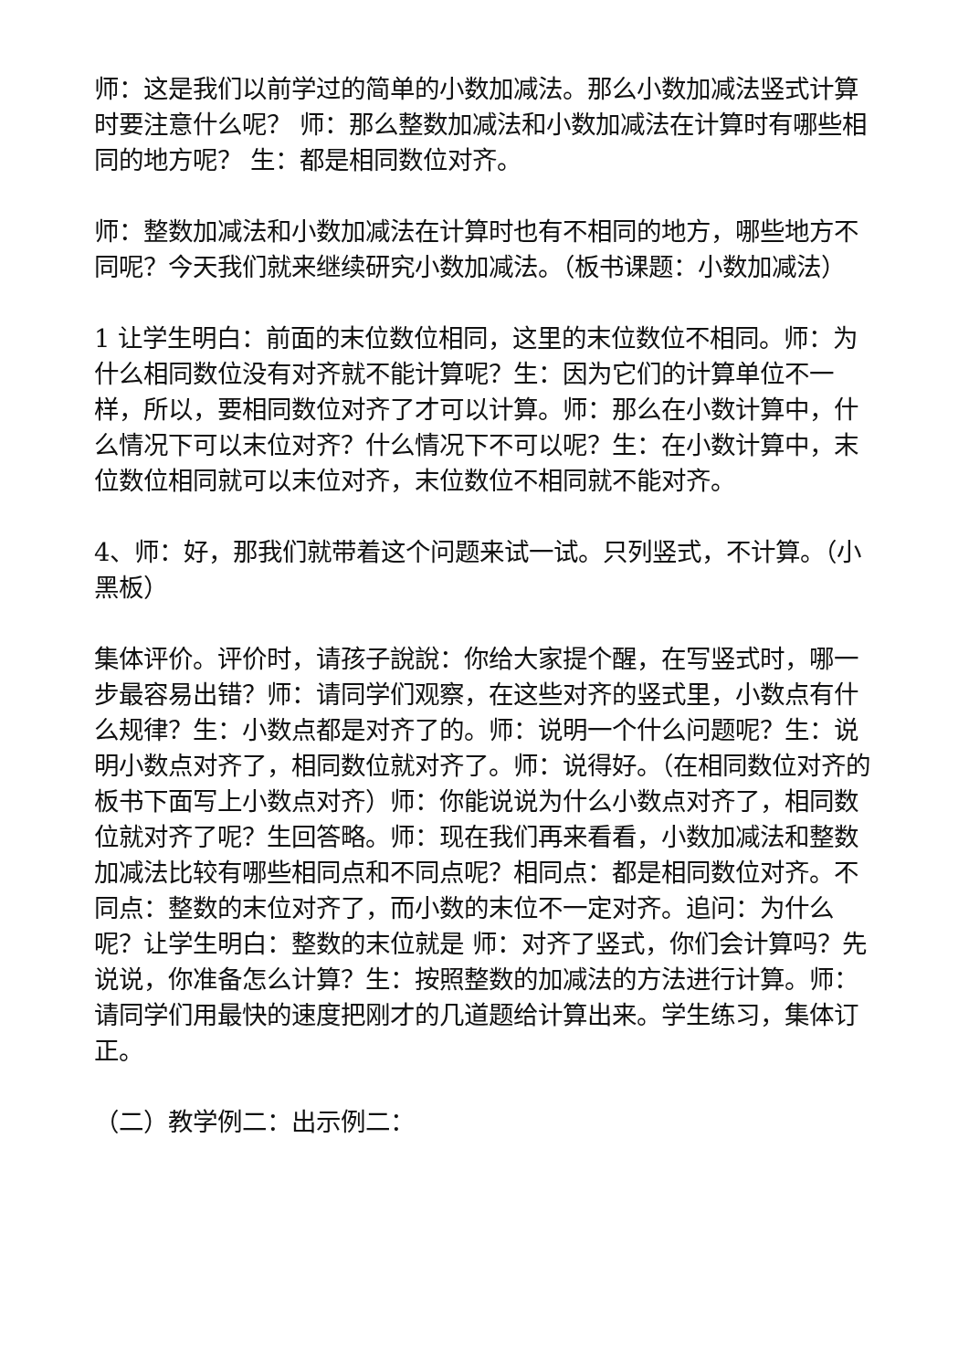师：这是我们以前学过的简单的小数加减法。那么小数加减法竖式计算时要注意什么呢？ 师：那么整数加减法和小数加减法在计算时有哪些相同的地方呢？ 生：都是相同数位对齐。
师：整数加减法和小数加减法在计算时也有不相同的地方，哪些地方不同呢？今天我们就来继续研究小数加减法。（板书课题：小数加减法）
1 让学生明白：前面的末位数位相同，这里的末位数位不相同。师：为什么相同数位没有对齐就不能计算呢？生：因为它们的计算单位不一样，所以，要相同数位对齐了才可以计算。师：那么在小数计算中，什么情况下可以末位对齐？什么情况下不可以呢？生：在小数计算中，末位数位相同就可以末位对齐，末位数位不相同就不能对齐。
4、师：好，那我们就带着这个问题来试一试。只列竖式，不计算。（小黑板）
集体评价。评价时，请孩子說說：你给大家提个醒，在写竖式时，哪一步最容易出错？师：请同学们观察，在这些对齐的竖式里，小数点有什么规律？生：小数点都是对齐了的。师：说明一个什么问题呢？生：说明小数点对齐了，相同数位就对齐了。师：说得好。（在相同数位对齐的板书下面写上小数点对齐）师：你能说说为什么小数点对齐了，相同数位就对齐了呢？生回答略。师：现在我们再来看看，小数加减法和整数加减法比较有哪些相同点和不同点呢？相同点：都是相同数位对齐。不同点：整数的末位对齐了，而小数的末位不一定对齐。追问：为什么呢？让学生明白：整数的末位就是 师：对齐了竖式，你们会计算吗？先说说，你准备怎么计算？生：按照整数的加减法的方法进行计算。师：请同学们用最快的速度把刚才的几道题给计算出来。学生练习，集体订正。
（二）教学例二：出示例二：